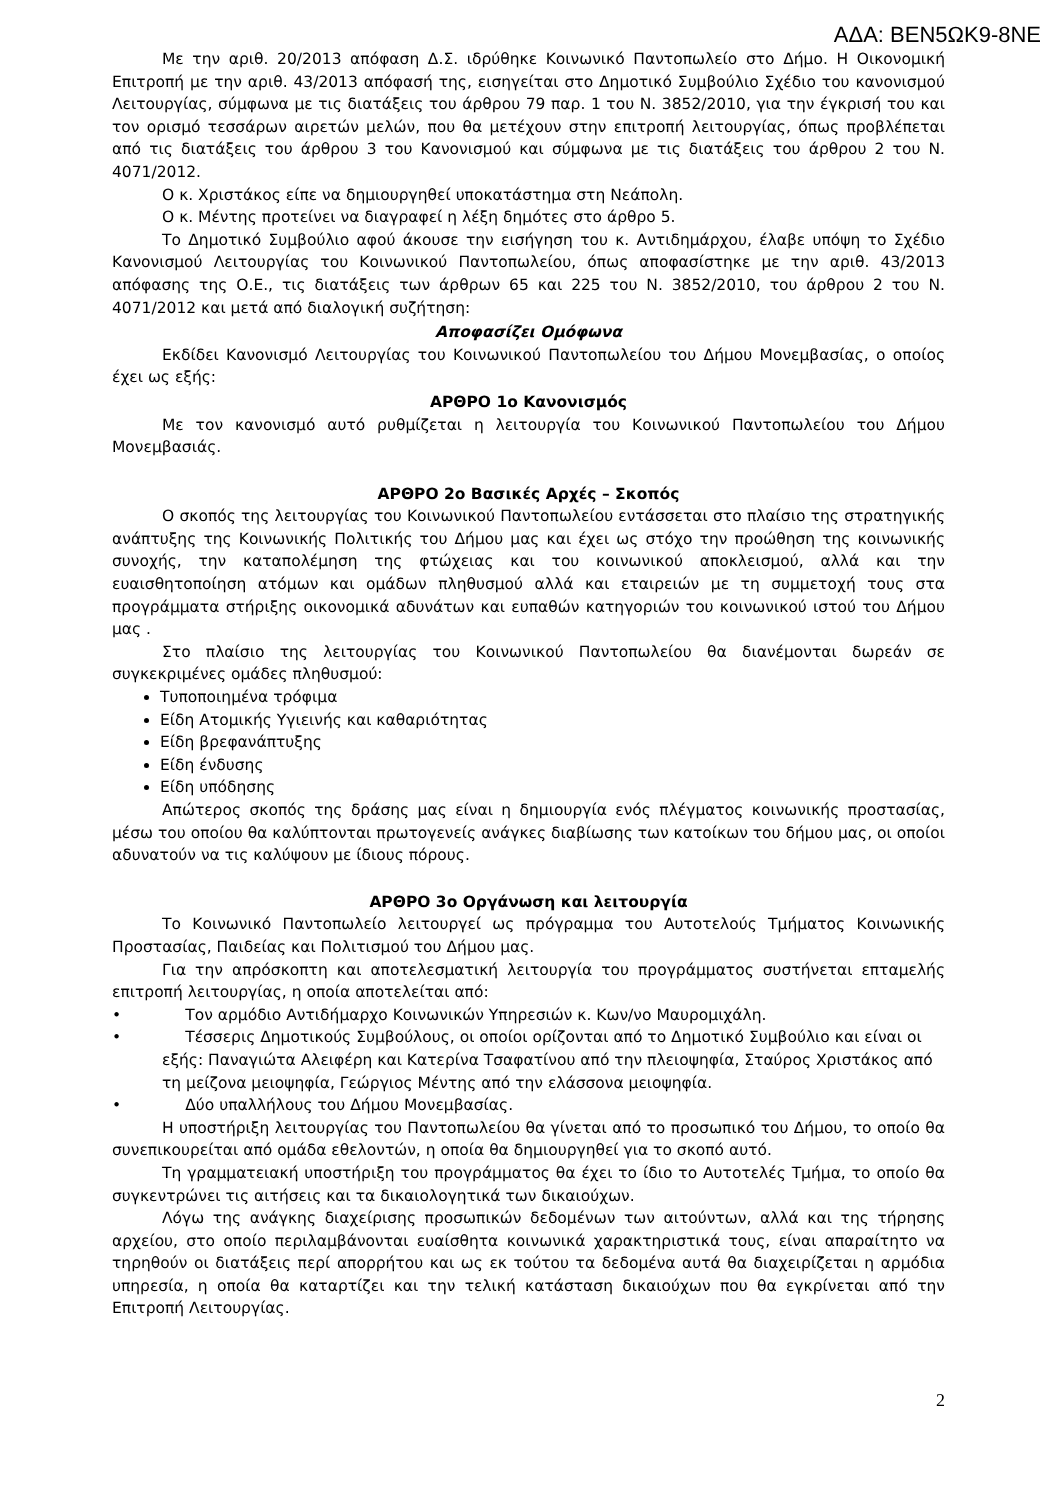ΑΔΑ: ΒΕΝ5ΩΚ9-8ΝΕ
Με την αριθ. 20/2013 απόφαση Δ.Σ. ιδρύθηκε Κοινωνικό Παντοπωλείο στο Δήμο. Η Οικονομική Επιτροπή με την αριθ. 43/2013 απόφασή της, εισηγείται στο Δημοτικό Συμβούλιο Σχέδιο του κανονισμού Λειτουργίας, σύμφωνα με τις διατάξεις του άρθρου 79 παρ. 1 του Ν. 3852/2010, για την έγκρισή του και τον ορισμό τεσσάρων αιρετών μελών, που θα μετέχουν στην επιτροπή λειτουργίας, όπως προβλέπεται από τις διατάξεις του άρθρου 3 του Κανονισμού και σύμφωνα με τις διατάξεις του άρθρου 2 του Ν. 4071/2012.
Ο κ. Χριστάκος είπε να δημιουργηθεί υποκατάστημα στη Νεάπολη.
Ο κ. Μέντης προτείνει να διαγραφεί η λέξη δημότες στο άρθρο 5.
Το Δημοτικό Συμβούλιο αφού άκουσε την εισήγηση του κ. Αντιδημάρχου, έλαβε υπόψη το Σχέδιο Κανονισμού Λειτουργίας του Κοινωνικού Παντοπωλείου, όπως αποφασίστηκε με την αριθ. 43/2013 απόφασης της Ο.Ε., τις διατάξεις των άρθρων 65 και 225 του Ν. 3852/2010, του άρθρου 2 του Ν. 4071/2012 και μετά από διαλογική συζήτηση:
Αποφασίζει Ομόφωνα
Εκδίδει Κανονισμό Λειτουργίας του Κοινωνικού Παντοπωλείου του Δήμου Μονεμβασίας, ο οποίος έχει ως εξής:
ΑΡΘΡΟ 1ο Κανονισμός
Με τον κανονισμό αυτό ρυθμίζεται η λειτουργία του Κοινωνικού Παντοπωλείου του Δήμου Μονεμβασιάς.
ΑΡΘΡΟ 2ο Βασικές Αρχές – Σκοπός
Ο σκοπός της λειτουργίας του Κοινωνικού Παντοπωλείου εντάσσεται στο πλαίσιο της στρατηγικής ανάπτυξης της Κοινωνικής Πολιτικής του Δήμου μας και έχει ως στόχο την προώθηση της κοινωνικής συνοχής, την καταπολέμηση της φτώχειας και του κοινωνικού αποκλεισμού, αλλά και την ευαισθητοποίηση ατόμων και ομάδων πληθυσμού αλλά και εταιρειών με τη συμμετοχή τους στα προγράμματα στήριξης οικονομικά αδυνάτων και ευπαθών κατηγοριών του κοινωνικού ιστού του Δήμου μας .
Στο πλαίσιο της λειτουργίας του Κοινωνικού Παντοπωλείου θα διανέμονται δωρεάν σε συγκεκριμένες ομάδες πληθυσμού:
Τυποποιημένα τρόφιμα
Είδη Ατομικής Υγιεινής και καθαριότητας
Είδη βρεφανάπτυξης
Είδη ένδυσης
Είδη υπόδησης
Απώτερος σκοπός της δράσης μας είναι η δημιουργία ενός πλέγματος κοινωνικής προστασίας, μέσω του οποίου θα καλύπτονται πρωτογενείς ανάγκες διαβίωσης των κατοίκων του δήμου μας, οι οποίοι αδυνατούν να τις καλύψουν με ίδιους πόρους.
ΑΡΘΡΟ 3ο Οργάνωση και λειτουργία
Το Κοινωνικό Παντοπωλείο λειτουργεί ως πρόγραμμα του Αυτοτελούς Τμήματος Κοινωνικής Προστασίας, Παιδείας και Πολιτισμού του Δήμου μας.
Για την απρόσκοπτη και αποτελεσματική λειτουργία του προγράμματος συστήνεται επταμελής επιτροπή λειτουργίας, η οποία αποτελείται από:
• Τον αρμόδιο Αντιδήμαρχο Κοινωνικών Υπηρεσιών κ. Κων/νο Μαυρομιχάλη.
• Τέσσερις Δημοτικούς Συμβούλους, οι οποίοι ορίζονται από το Δημοτικό Συμβούλιο και είναι οι εξής: Παναγιώτα Αλειφέρη και Κατερίνα Τσαφατίνου από την πλειοψηφία, Σταύρος Χριστάκος από τη μείζονα μειοψηφία, Γεώργιος Μέντης από την ελάσσονα μειοψηφία.
• Δύο υπαλλήλους του Δήμου Μονεμβασίας.
Η υποστήριξη λειτουργίας του Παντοπωλείου θα γίνεται από το προσωπικό του Δήμου, το οποίο θα συνεπικουρείται από ομάδα εθελοντών, η οποία θα δημιουργηθεί για το σκοπό αυτό.
Τη γραμματειακή υποστήριξη του προγράμματος θα έχει το ίδιο το Αυτοτελές Τμήμα, το οποίο θα συγκεντρώνει τις αιτήσεις και τα δικαιολογητικά των δικαιούχων.
Λόγω της ανάγκης διαχείρισης προσωπικών δεδομένων των αιτούντων, αλλά και της τήρησης αρχείου, στο οποίο περιλαμβάνονται ευαίσθητα κοινωνικά χαρακτηριστικά τους, είναι απαραίτητο να τηρηθούν οι διατάξεις περί απορρήτου και ως εκ τούτου τα δεδομένα αυτά θα διαχειρίζεται η αρμόδια υπηρεσία, η οποία θα καταρτίζει και την τελική κατάσταση δικαιούχων που θα εγκρίνεται από την Επιτροπή Λειτουργίας.
2